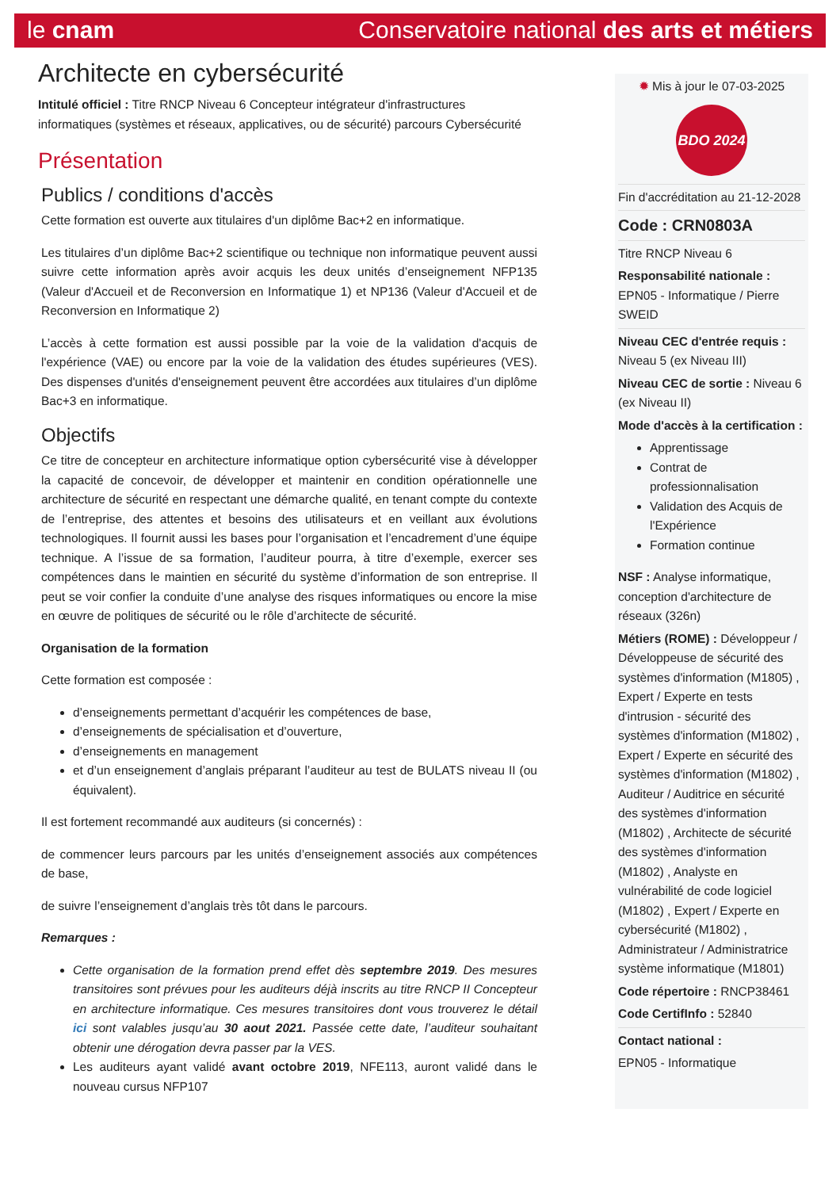le cnam Conservatoire national des arts et métiers
Architecte en cybersécurité
Intitulé officiel : Titre RNCP Niveau 6 Concepteur intégrateur d'infrastructures informatiques (systèmes et réseaux, applicatives, ou de sécurité) parcours Cybersécurité
Présentation
Publics / conditions d'accès
Cette formation est ouverte aux titulaires d'un diplôme Bac+2 en informatique.
Les titulaires d’un diplôme Bac+2 scientifique ou technique non informatique peuvent aussi suivre cette information après avoir acquis les deux unités d’enseignement NFP135 (Valeur d'Accueil et de Reconversion en Informatique 1) et NP136 (Valeur d'Accueil et de Reconversion en Informatique 2)
L’accès à cette formation est aussi possible par la voie de la validation d'acquis de l'expérience (VAE) ou encore par la voie de la validation des études supérieures (VES). Des dispenses d'unités d'enseignement peuvent être accordées aux titulaires d’un diplôme Bac+3 en informatique.
Objectifs
Ce titre de concepteur en architecture informatique option cybersécurité vise à développer la capacité de concevoir, de développer et maintenir en condition opérationnelle une architecture de sécurité en respectant une démarche qualité, en tenant compte du contexte de l’entreprise, des attentes et besoins des utilisateurs et en veillant aux évolutions technologiques. Il fournit aussi les bases pour l’organisation et l’encadrement d’une équipe technique. A l’issue de sa formation, l’auditeur pourra, à titre d’exemple, exercer ses compétences dans le maintien en sécurité du système d’information de son entreprise. Il peut se voir confier la conduite d’une analyse des risques informatiques ou encore la mise en œuvre de politiques de sécurité ou le rôle d’architecte de sécurité.
Organisation de la formation
Cette formation est composée :
d’enseignements permettant d’acquérir les compétences de base,
d’enseignements de spécialisation et d’ouverture,
d’enseignements en management
et d’un enseignement d’anglais préparant l’auditeur au test de BULATS niveau II (ou équivalent).
Il est fortement recommandé aux auditeurs (si concernés) :
de commencer leurs parcours par les unités d’enseignement associés aux compétences de base,
de suivre l’enseignement d’anglais très tôt dans le parcours.
Remarques :
Cette organisation de la formation prend effet dès septembre 2019. Des mesures transitoires sont prévues pour les auditeurs déjà inscrits au titre RNCP II Concepteur en architecture informatique. Ces mesures transitoires dont vous trouverez le détail ici sont valables jusqu’au 30 aout 2021. Passée cette date, l’auditeur souhaitant obtenir une dérogation devra passer par la VES.
Les auditeurs ayant validé avant octobre 2019, NFE113, auront validé dans le nouveau cursus NFP107
✹ Mis à jour le 07-03-2025
BDO 2024
Fin d'accréditation au 21-12-2028
Code : CRN0803A
Titre RNCP Niveau 6
Responsabilité nationale :
EPN05 - Informatique / Pierre SWEID
Niveau CEC d'entrée requis : Niveau 5 (ex Niveau III)
Niveau CEC de sortie : Niveau 6 (ex Niveau II)
Mode d'accès à la certification :
Apprentissage
Contrat de professionnalisation
Validation des Acquis de l'Expérience
Formation continue
NSF : Analyse informatique, conception d'architecture de réseaux (326n)
Métiers (ROME) : Développeur / Développeuse de sécurité des systèmes d'information (M1805) , Expert / Experte en tests d'intrusion - sécurité des systèmes d'information (M1802) , Expert / Experte en sécurité des systèmes d'information (M1802) , Auditeur / Auditrice en sécurité des systèmes d'information (M1802) , Architecte de sécurité des systèmes d'information (M1802) , Analyste en vulnérabilité de code logiciel (M1802) , Expert / Experte en cybersécurité (M1802) , Administrateur / Administratrice système informatique (M1801)
Code répertoire : RNCP38461
Code CertifInfo : 52840
Contact national :
EPN05 - Informatique